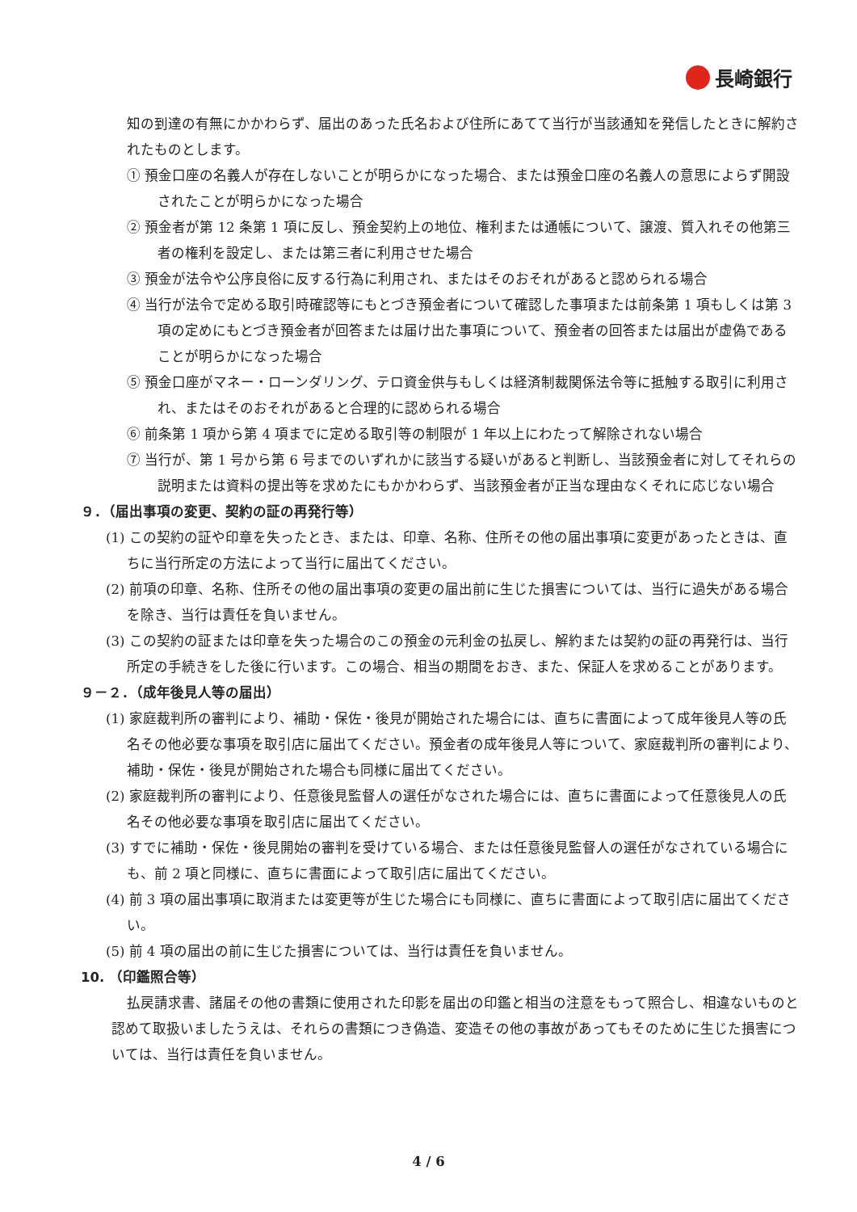長崎銀行
知の到達の有無にかかわらず、届出のあった氏名および住所にあてて当行が当該通知を発信したときに解約されたものとします。
① 預金口座の名義人が存在しないことが明らかになった場合、または預金口座の名義人の意思によらず開設されたことが明らかになった場合
② 預金者が第 12 条第 1 項に反し、預金契約上の地位、権利または通帳について、譲渡、質入れその他第三者の権利を設定し、または第三者に利用させた場合
③ 預金が法令や公序良俗に反する行為に利用され、またはそのおそれがあると認められる場合
④ 当行が法令で定める取引時確認等にもとづき預金者について確認した事項または前条第 1 項もしくは第 3 項の定めにもとづき預金者が回答または届け出た事項について、預金者の回答または届出が虚偽であることが明らかになった場合
⑤ 預金口座がマネー・ローンダリング、テロ資金供与もしくは経済制裁関係法令等に抵触する取引に利用され、またはそのおそれがあると合理的に認められる場合
⑥ 前条第 1 項から第 4 項までに定める取引等の制限が 1 年以上にわたって解除されない場合
⑦ 当行が、第 1 号から第 6 号までのいずれかに該当する疑いがあると判断し、当該預金者に対してそれらの説明または資料の提出等を求めたにもかかわらず、当該預金者が正当な理由なくそれに応じない場合
９．（届出事項の変更、契約の証の再発行等）
(1) この契約の証や印章を失ったとき、または、印章、名称、住所その他の届出事項に変更があったときは、直ちに当行所定の方法によって当行に届出てください。
(2) 前項の印章、名称、住所その他の届出事項の変更の届出前に生じた損害については、当行に過失がある場合を除き、当行は責任を負いません。
(3) この契約の証または印章を失った場合のこの預金の元利金の払戻し、解約または契約の証の再発行は、当行所定の手続きをした後に行います。この場合、相当の期間をおき、また、保証人を求めることがあります。
９－２．（成年後見人等の届出）
(1) 家庭裁判所の審判により、補助・保佐・後見が開始された場合には、直ちに書面によって成年後見人等の氏名その他必要な事項を取引店に届出てください。預金者の成年後見人等について、家庭裁判所の審判により、補助・保佐・後見が開始された場合も同様に届出てください。
(2) 家庭裁判所の審判により、任意後見監督人の選任がなされた場合には、直ちに書面によって任意後見人の氏名その他必要な事項を取引店に届出てください。
(3) すでに補助・保佐・後見開始の審判を受けている場合、または任意後見監督人の選任がなされている場合にも、前 2 項と同様に、直ちに書面によって取引店に届出てください。
(4) 前 3 項の届出事項に取消または変更等が生じた場合にも同様に、直ちに書面によって取引店に届出てください。
(5) 前 4 項の届出の前に生じた損害については、当行は責任を負いません。
10. （印鑑照合等）
払戻請求書、諸届その他の書類に使用された印影を届出の印鑑と相当の注意をもって照合し、相違ないものと認めて取扱いましたうえは、それらの書類につき偽造、変造その他の事故があってもそのために生じた損害については、当行は責任を負いません。
4 / 6